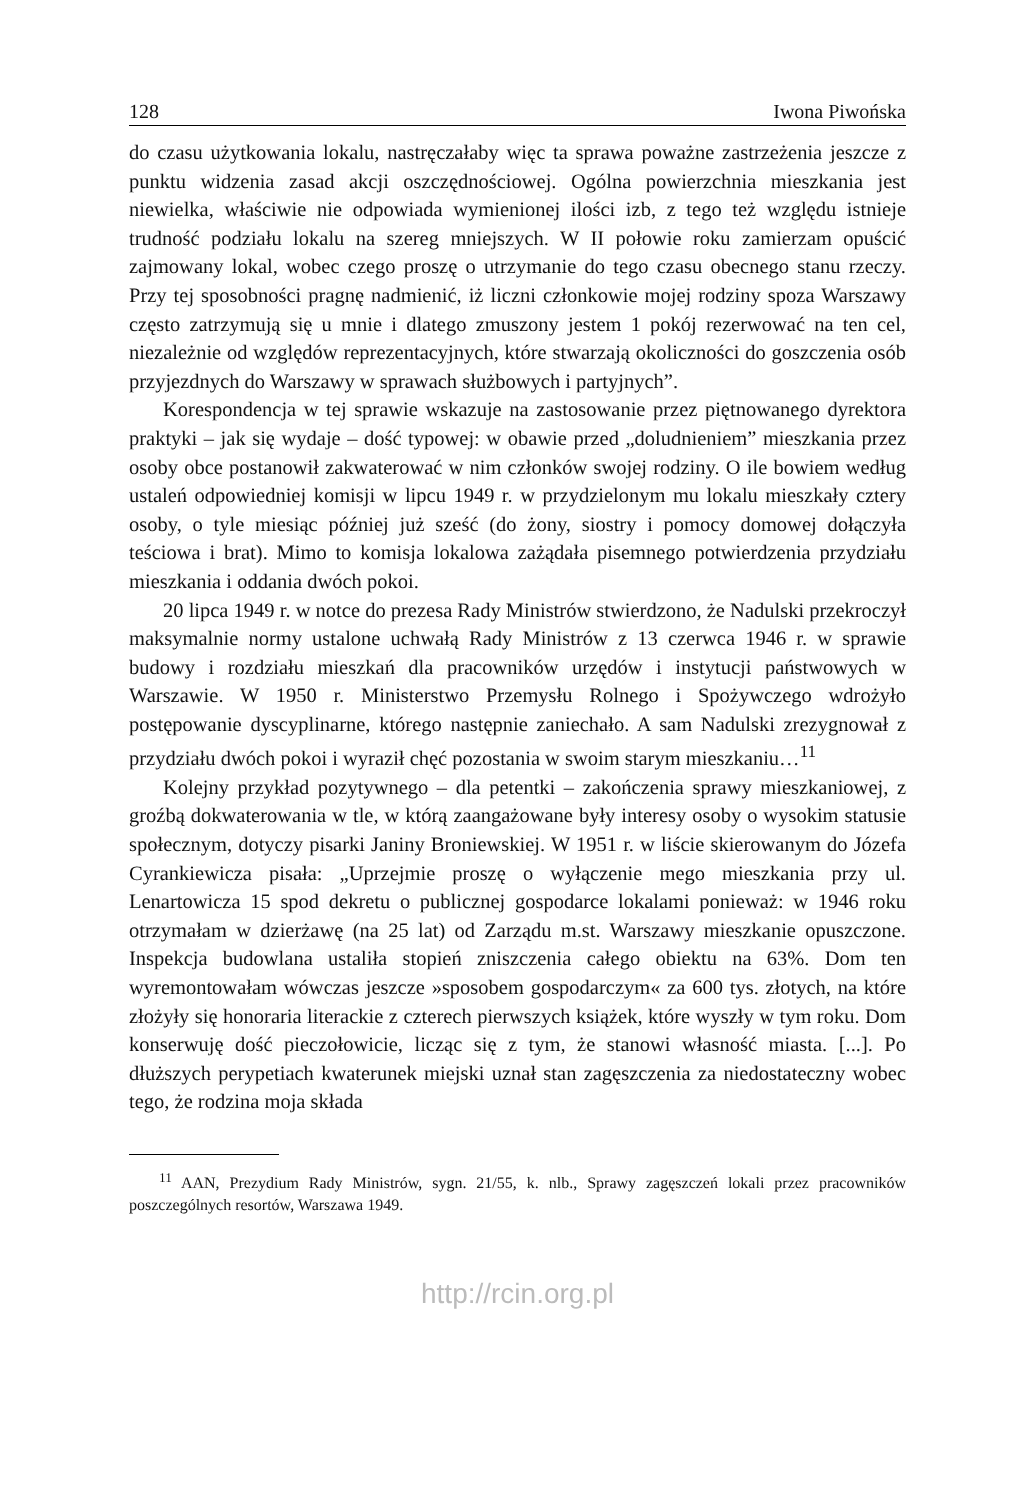128 Iwona Piwońska
do czasu użytkowania lokalu, nastręczałaby więc ta sprawa poważne zastrzeżenia jeszcze z punktu widzenia zasad akcji oszczędnościowej. Ogólna powierzchnia mieszkania jest niewielka, właściwie nie odpowiada wymienionej ilości izb, z tego też względu istnieje trudność podziału lokalu na szereg mniejszych. W II połowie roku zamierzam opuścić zajmowany lokal, wobec czego proszę o utrzymanie do tego czasu obecnego stanu rzeczy. Przy tej sposobności pragnę nadmienić, iż liczni członkowie mojej rodziny spoza Warszawy często zatrzymują się u mnie i dlatego zmuszony jestem 1 pokój rezerwować na ten cel, niezależnie od względów reprezentacyjnych, które stwarzają okoliczności do goszczenia osób przyjezdnych do Warszawy w sprawach służbowych i partyjnych”.
Korespondencja w tej sprawie wskazuje na zastosowanie przez piętnowanego dyrektora praktyki – jak się wydaje – dość typowej: w obawie przed „doludnieniem” mieszkania przez osoby obce postanowił zakwaterować w nim członków swojej rodziny. O ile bowiem według ustaleń odpowiedniej komisji w lipcu 1949 r. w przydzielonym mu lokalu mieszkały cztery osoby, o tyle miesiąc później już sześć (do żony, siostry i pomocy domowej dołączyła teściowa i brat). Mimo to komisja lokalowa zażądała pisemnego potwierdzenia przydziału mieszkania i oddania dwóch pokoi.
20 lipca 1949 r. w notce do prezesa Rady Ministrów stwierdzono, że Nadulski przekroczył maksymalnie normy ustalone uchwałą Rady Ministrów z 13 czerwca 1946 r. w sprawie budowy i rozdziału mieszkań dla pracowników urzędów i instytucji państwowych w Warszawie. W 1950 r. Ministerstwo Przemysłu Rolnego i Spożywczego wdrożyło postępowanie dyscyplinarne, którego następnie zaniechało. A sam Nadulski zrezygnował z przydziału dwóch pokoi i wyraził chęć pozostania w swoim starym mieszkaniu…<sup>11</sup>
Kolejny przykład pozytywnego – dla petentki – zakończenia sprawy mieszkaniowej, z groźbą dokwaterowania w tle, w którą zaangażowane były interesy osoby o wysokim statusie społecznym, dotyczy pisarki Janiny Broniewskiej. W 1951 r. w liście skierowanym do Józefa Cyrankiewicza pisała: „Uprzejmie proszę o wyłączenie mego mieszkania przy ul. Lenartowicza 15 spod dekretu o publicznej gospodarce lokalami ponieważ: w 1946 roku otrzymałam w dzierżawę (na 25 lat) od Zarządu m.st. Warszawy mieszkanie opuszczone. Inspekcja budowlana ustaliła stopień zniszczenia całego obiektu na 63%. Dom ten wyremontowałam wówczas jeszcze »sposobem gospodarczym« za 600 tys. złotych, na które złożyły się honoraria literackie z czterech pierwszych książek, które wyszły w tym roku. Dom konserwuję dość pieczołowicie, licząc się z tym, że stanowi własność miasta. [...]. Po dłuższych perypetiach kwaterunek miejski uznał stan zagęszczenia za niedostateczny wobec tego, że rodzina moja składa
<sup>11</sup> AAN, Prezydium Rady Ministrów, sygn. 21/55, k. nlb., Sprawy zagęszczeń lokali przez pracowników poszczególnych resortów, Warszawa 1949.
http://rcin.org.pl